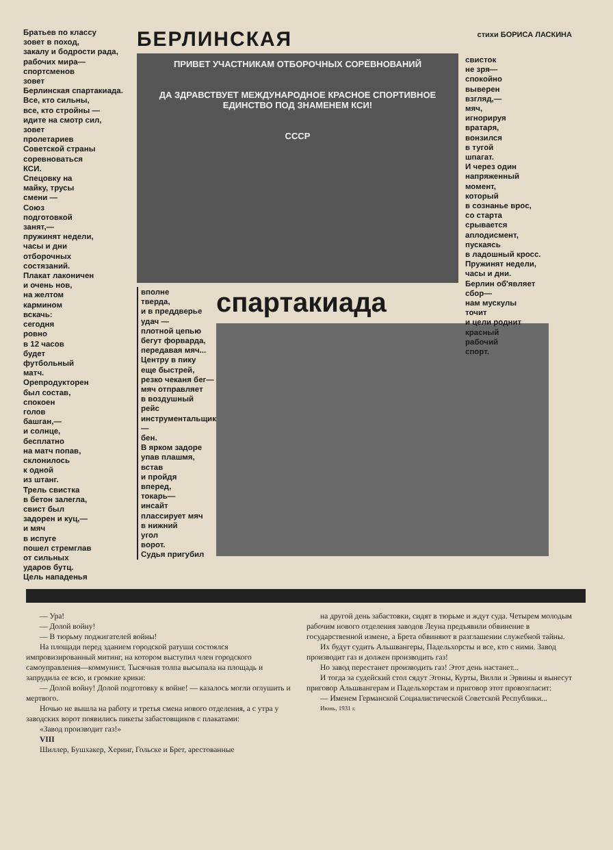стихи БОРИСА ЛАСКИНА
Братьев по классу
зовет в поход,
закалу и бодрости рада,
рабочих мира—
спортсменов
зовет
Берлинская спартакиада.
Все, кто сильны,
все, кто стройны —
идите на смотр сил,
зовет
пролетариев
Советской страны
соревноваться
КСИ.
Спецовку на
майку, трусы
смени —
Союз
подготовкой
занят,—
пружинят недели,
часы и дни
отборочных
состязаний.
Плакат лаконичен
и очень нов,
на желтом
кармином
вскачь:
сегодня
ровно
в 12 часов
будет
футбольный
матч.
Орепродукторен
был состав,
спокоен
голов
башган,—
и солнце,
бесплатно
на матч попав,
склонилось
к одной
из штанг.
Трель свистка
в бетон залегла,
свист был
задорен и куц,—
и мяч
в испуге
пошел стремглав
от сильных
ударов бутц.
Цель нападенья
БЕРЛИНСКАЯ
ПРИВЕТ УЧАСТНИКАМ ОТБОРОЧНЫХ СОРЕВНОВАНИЙ
ДА ЗДРАВСТВУЕТ МЕЖДУНАРОДНОЕ КРАСНОЕ СПОРТИВНОЕ ЕДИНСТВО ПОД ЗНАМЕНЕМ КСИ!
СССР
вполне
тверда,
и в преддверье
удач —
плотной цепью
бегут форварда,
передавая мяч...
Центру в пику
еще быстрей,
резко чеканя бег—
мяч отправляет
в воздушный
рейс
инструментальщик—
бен.
В ярком задоре
упав плашмя,
встав
и пройдя
вперед,
токарь—
инсайт
плассирует мяч
в нижний
угол
ворот.
Судья пригубил
спартакиада
свисток
не зря—
спокойно
выверен
взгляд,—
мяч,
игнорируя
вратаря,
вонзился
в тугой
шпагат.
И через один
напряженный
момент,
который
в сознанье врос,
со старта
срывается
аплодисмент,
пускаясь
в ладошный кросс.
Пружинят недели,
часы и дни.
Берлин об'являет
сбор—
нам мускулы
точит
и цели роднит
красный
рабочий
спорт.
— Ура!
— Долой войну!
— В тюрьму поджигателей войны!
На площади перед зданием городской ратуши состоялся импровизированный митинг, на котором выступил член городского самоуправления—коммунист. Тысячная толпа высыпала на площадь и запрудила ее всю, и громкие крики:
— Долой войну! Долой подготовку к войне! — казалось могли оглушить и мертвого.
Ночью не вышла на работу и третья смена нового отделения, а с утра у заводских ворот появились пикеты забастовщиков с плакатами:
«Завод производит газ!»
VIII
Шиллер, Бушхакер, Херинг, Гольске и Брет, арестованные
на другой день забастовки, сидят в тюрьме и ждут суда. Четырем молодым рабочим нового отделения заводов Леуна предъявили обвинение в государственной измене, а Брета обвиняют в разглашении служебной тайны.
Их будут судить Альшвангеры, Падельхорсты и все, кто с ними. Завод производит газ и должен производить газ!
Но завод перестанет производить газ! Этот день настанет...
И тогда за судейский стол сядут Эгоны, Курты, Вилли и Эрвины и вынесут приговор Альшвангерам и Падельхорстам и приговор этот провозгласит:
— Именем Германской Социалистической Советской Республики...
Июнь, 1931 г.